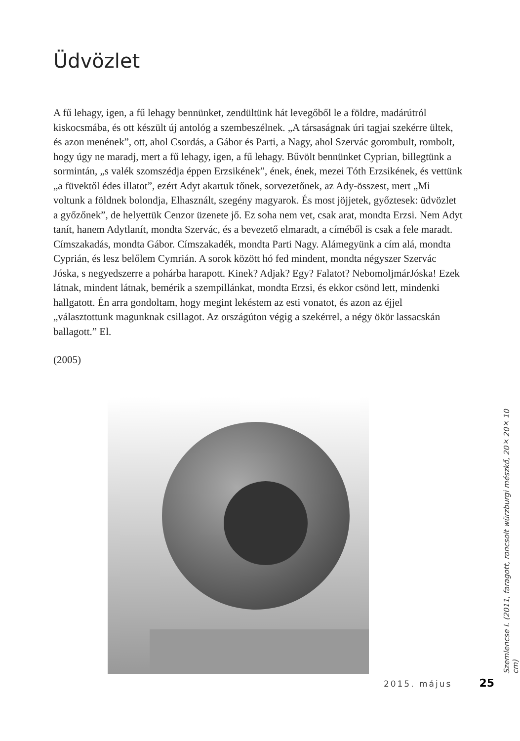Üdvözlet
A fű lehagy, igen, a fű lehagy bennünket, zendültünk hát levegőből le a földre, madárútról kiskocsmába, és ott készült új antológ a szembeszélnek. „A társaságnak úri tagjai szekérre ültek, és azon menének”, ott, ahol Csordás, a Gábor és Parti, a Nagy, ahol Szervác gorombult, rombolt, hogy úgy ne maradj, mert a fű lehagy, igen, a fű lehagy. Bűvölt bennünket Cyprian, billegtünk a sormintán, „s valék szomszédja éppen Erzsikének”, ének, ének, mezei Tóth Erzsikének, és vettünk „a füvektől édes illatot”, ezért Adyt akartuk tőnek, sorvezetőnek, az Ady-összest, mert „Mi voltunk a földnek bolondja, Elhasznált, szegény magyarok. És most jöjjetek, győztesek: üdvözlet a győzőnek”, de helyettük Cenzor üzenete jő. Ez soha nem vet, csak arat, mondta Erzsi. Nem Adyt tanít, hanem Adytlanít, mondta Szervác, és a bevezető elmaradt, a címéből is csak a fele maradt. Címszakadás, mondta Gábor. Címszakadék, mondta Parti Nagy. Alámegyünk a cím alá, mondta Cyprián, és lesz belőlem Cymrián. A sorok között hó fed mindent, mondta négyszer Szervác Jóska, s negyedszerre a pohárba harapott. Kinek? Adjak? Egy? Falatot? NebomoljmárJóska! Ezek látnak, mindent látnak, bemérik a szempillánkat, mondta Erzsi, és ekkor csönd lett, mindenki hallgatott. Én arra gondoltam, hogy megint lekéstem az esti vonatot, és azon az éjjel „választottunk magunknak csillagot. Az országúton végig a szekérrel, a négy ökör lassacskán ballagott.” El.
(2005)
Szemlencse I. (2011, faragott, roncsolt würzburgi mészkő, 20×20×10 cm)
2015. május 25